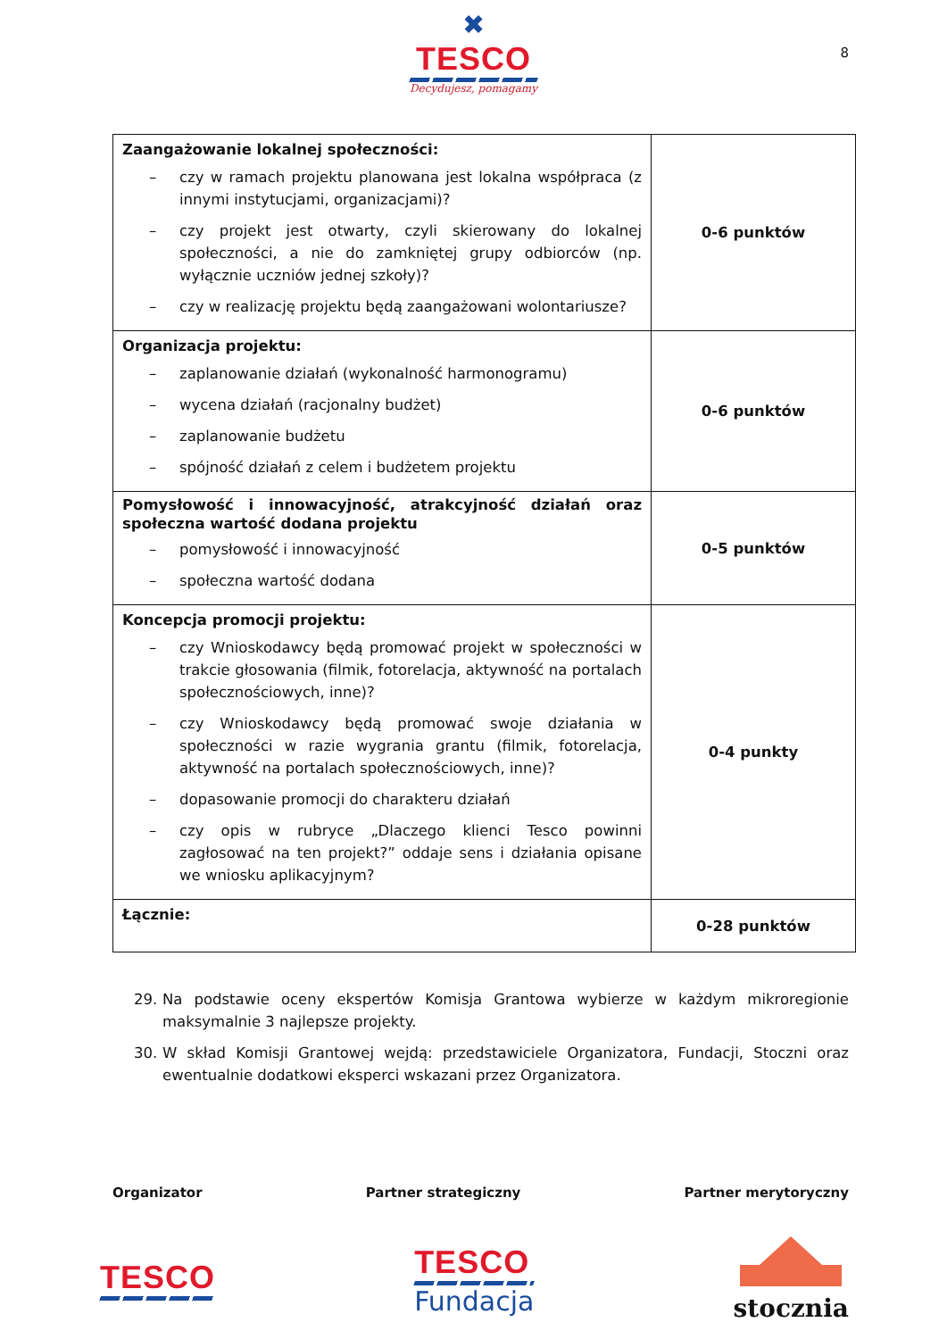✖
TESCO
Decydujesz, pomagamy
8
| Zaangażowanie lokalnej społeczności: – czy w ramach projektu planowana jest lokalna współpraca (z innymi instytucjami, organizacjami)? – czy projekt jest otwarty, czyli skierowany do lokalnej społeczności, a nie do zamkniętej grupy odbiorców (np. wyłącznie uczniów jednej szkoły)? – czy w realizację projektu będą zaangażowani wolontariusze? | 0-6 punktów |
| Organizacja projektu: – zaplanowanie działań (wykonalność harmonogramu) – wycena działań (racjonalny budżet) – zaplanowanie budżetu – spójność działań z celem i budżetem projektu | 0-6 punktów |
| Pomysłowość i innowacyjność, atrakcyjność działań oraz społeczna wartość dodana projektu – pomysłowość i innowacyjność – społeczna wartość dodana | 0-5 punktów |
| Koncepcja promocji projektu: – czy Wnioskodawcy będą promować projekt w społeczności w trakcie głosowania (filmik, fotorelacja, aktywność na portalach społecznościowych, inne)? – czy Wnioskodawcy będą promować swoje działania w społeczności w razie wygrania grantu (filmik, fotorelacja, aktywność na portalach społecznościowych, inne)? – dopasowanie promocji do charakteru działań – czy opis w rubryce „Dlaczego klienci Tesco powinni zagłosować na ten projekt?” oddaje sens i działania opisane we wniosku aplikacyjnym? | 0-4 punkty |
| Łącznie: | 0-28 punktów |
29. Na podstawie oceny ekspertów Komisja Grantowa wybierze w każdym mikroregionie maksymalnie 3 najlepsze projekty.
30. W skład Komisji Grantowej wejdą: przedstawiciele Organizatora, Fundacji, Stoczni oraz ewentualnie dodatkowi eksperci wskazani przez Organizatora.
Organizator Partner strategiczny Partner merytoryczny
TESCO
TESCO
Fundacja
stocznia